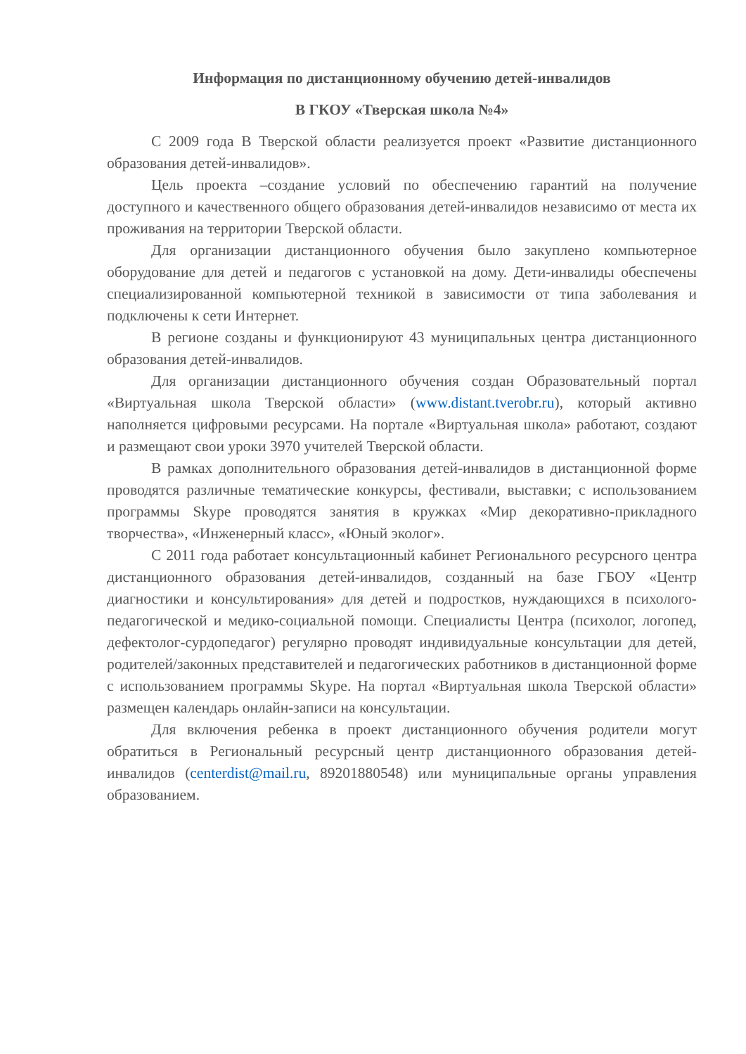Информация по дистанционному обучению детей-инвалидов
В ГКОУ «Тверская школа №4»
С 2009 года В Тверской области реализуется проект «Развитие дистанционного образования детей-инвалидов».
Цель проекта –создание условий по обеспечению гарантий на получение доступного и качественного общего образования детей-инвалидов независимо от места их проживания на территории Тверской области.
Для организации дистанционного обучения было закуплено компьютерное оборудование для детей и педагогов с установкой на дому. Дети-инвалиды обеспечены специализированной компьютерной техникой в зависимости от типа заболевания и подключены к сети Интернет.
В регионе созданы и функционируют 43 муниципальных центра дистанционного образования детей-инвалидов.
Для организации дистанционного обучения создан Образовательный портал «Виртуальная школа Тверской области» (www.distant.tverobr.ru), который активно наполняется цифровыми ресурсами. На портале «Виртуальная школа» работают, создают и размещают свои уроки 3970 учителей Тверской области.
В рамках дополнительного образования детей-инвалидов в дистанционной форме проводятся различные тематические конкурсы, фестивали, выставки; с использованием программы Skype проводятся занятия в кружках «Мир декоративно-прикладного творчества», «Инженерный класс», «Юный эколог».
С 2011 года работает консультационный кабинет Регионального ресурсного центра дистанционного образования детей-инвалидов, созданный на базе ГБОУ «Центр диагностики и консультирования» для детей и подростков, нуждающихся в психолого-педагогической и медико-социальной помощи. Специалисты Центра (психолог, логопед, дефектолог-сурдопедагог) регулярно проводят индивидуальные консультации для детей, родителей/законных представителей и педагогических работников в дистанционной форме с использованием программы Skype. На портал «Виртуальная школа Тверской области» размещен календарь онлайн-записи на консультации.
Для включения ребенка в проект дистанционного обучения родители могут обратиться в Региональный ресурсный центр дистанционного образования детей-инвалидов (centerdist@mail.ru, 89201880548) или муниципальные органы управления образованием.